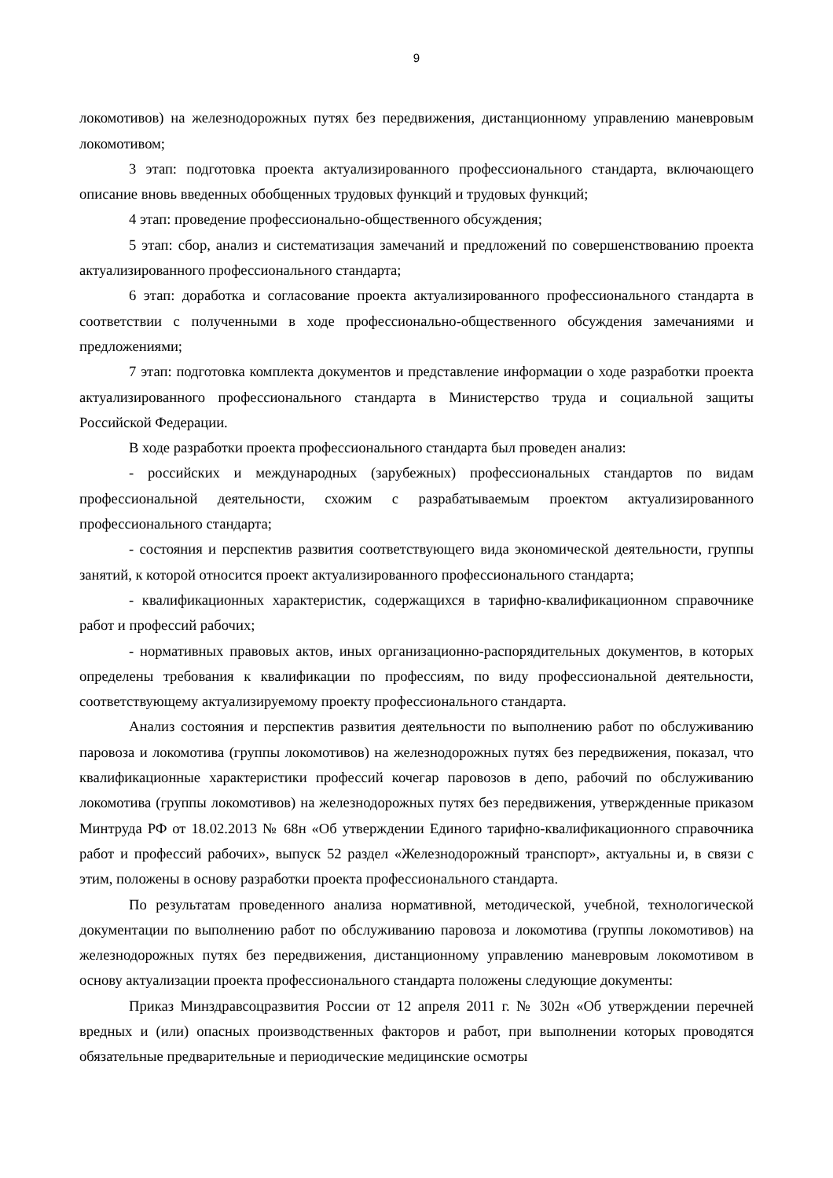9
локомотивов) на железнодорожных путях без передвижения, дистанционному управлению маневровым локомотивом;
3 этап: подготовка проекта актуализированного профессионального стандарта, включающего описание вновь введенных обобщенных трудовых функций и трудовых функций;
4 этап: проведение профессионально-общественного обсуждения;
5 этап: сбор, анализ и систематизация замечаний и предложений по совершенствованию проекта актуализированного профессионального стандарта;
6 этап: доработка и согласование проекта актуализированного профессионального стандарта в соответствии с полученными в ходе профессионально-общественного обсуждения замечаниями и предложениями;
7 этап: подготовка комплекта документов и представление информации о ходе разработки проекта актуализированного профессионального стандарта в Министерство труда и социальной защиты Российской Федерации.
В ходе разработки проекта профессионального стандарта был проведен анализ:
- российских и международных (зарубежных) профессиональных стандартов по видам профессиональной деятельности, схожим с разрабатываемым проектом актуализированного профессионального стандарта;
- состояния и перспектив развития соответствующего вида экономической деятельности, группы занятий, к которой относится проект актуализированного профессионального стандарта;
- квалификационных характеристик, содержащихся в тарифно-квалификационном справочнике работ и профессий рабочих;
- нормативных правовых актов, иных организационно-распорядительных документов, в которых определены требования к квалификации по профессиям, по виду профессиональной деятельности, соответствующему актуализируемому проекту профессионального стандарта.
Анализ состояния и перспектив развития деятельности по выполнению работ по обслуживанию паровоза и локомотива (группы локомотивов) на железнодорожных путях без передвижения, показал, что квалификационные характеристики профессий кочегар паровозов в депо, рабочий по обслуживанию локомотива (группы локомотивов) на железнодорожных путях без передвижения, утвержденные приказом Минтруда РФ от 18.02.2013 № 68н «Об утверждении Единого тарифно-квалификационного справочника работ и профессий рабочих», выпуск 52 раздел «Железнодорожный транспорт», актуальны и, в связи с этим, положены в основу разработки проекта профессионального стандарта.
По результатам проведенного анализа нормативной, методической, учебной, технологической документации по выполнению работ по обслуживанию паровоза и локомотива (группы локомотивов) на железнодорожных путях без передвижения, дистанционному управлению маневровым локомотивом в основу актуализации проекта профессионального стандарта положены следующие документы:
Приказ Минздравсоцразвития России от 12 апреля 2011 г. № 302н «Об утверждении перечней вредных и (или) опасных производственных факторов и работ, при выполнении которых проводятся обязательные предварительные и периодические медицинские осмотры